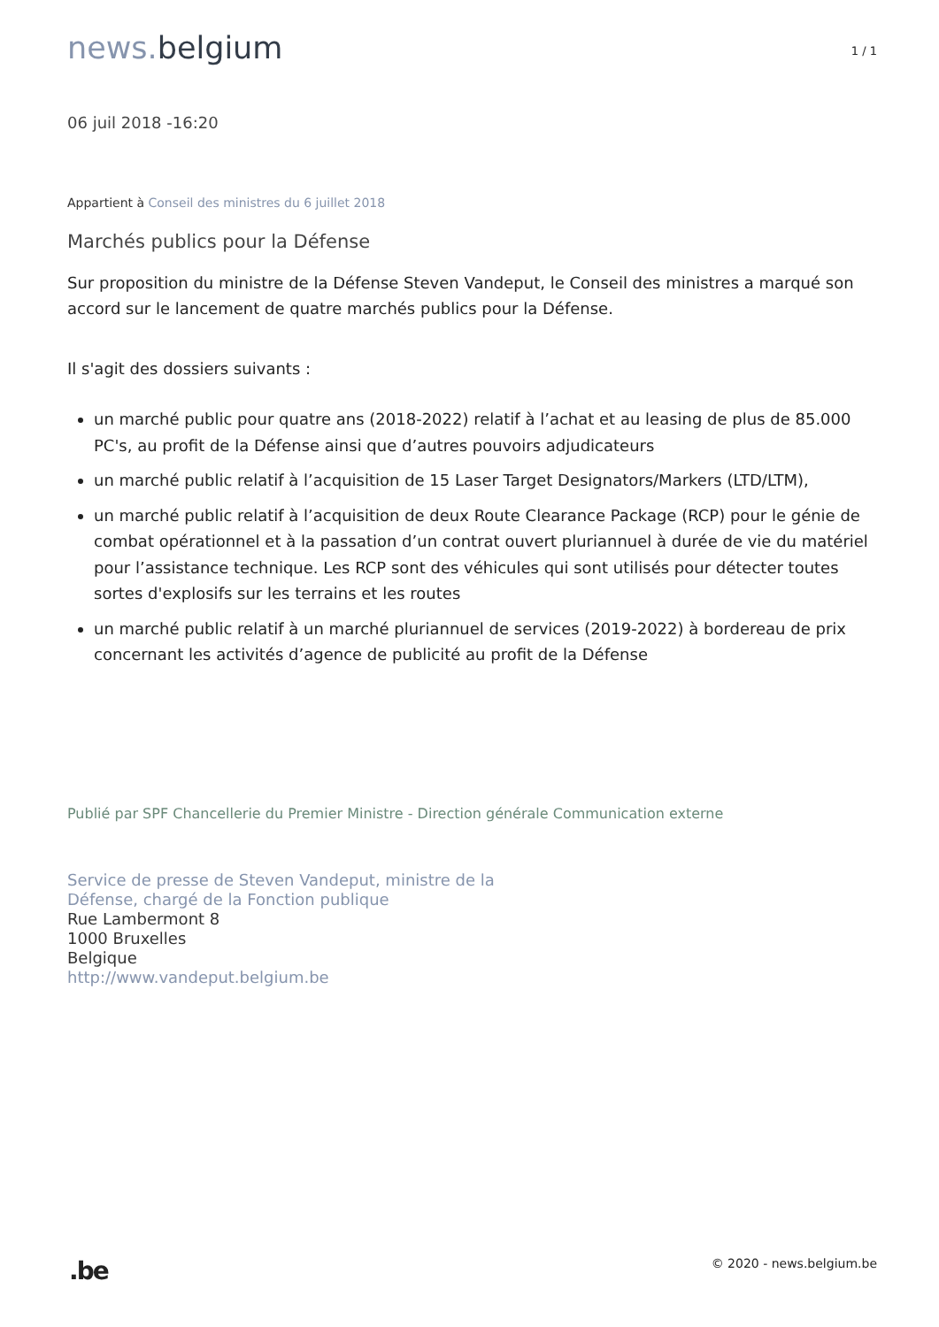news. belgium
1 / 1
06 juil 2018 -16:20
Appartient à Conseil des ministres du 6 juillet 2018
Marchés publics pour la Défense
Sur proposition du ministre de la Défense Steven Vandeput, le Conseil des ministres a marqué son accord sur le lancement de quatre marchés publics pour la Défense.
Il s'agit des dossiers suivants :
un marché public pour quatre ans (2018-2022) relatif à l’achat et au leasing de plus de 85.000 PC's, au profit de la Défense ainsi que d’autres pouvoirs adjudicateurs
un marché public relatif à l’acquisition de 15 Laser Target Designators/Markers (LTD/LTM),
un marché public relatif à l’acquisition de deux Route Clearance Package (RCP) pour le génie de combat opérationnel et à la passation d’un contrat ouvert pluriannuel à durée de vie du matériel pour l’assistance technique. Les RCP sont des véhicules qui sont utilisés pour détecter toutes sortes d'explosifs sur les terrains et les routes
un marché public relatif à un marché pluriannuel de services (2019-2022) à bordereau de prix concernant les activités d’agence de publicité au profit de la Défense
Publié par SPF Chancellerie du Premier Ministre - Direction générale Communication externe
Service de presse de Steven Vandeput, ministre de la
Défense, chargé de la Fonction publique
Rue Lambermont 8
1000 Bruxelles
Belgique
http://www.vandeput.belgium.be
.be
© 2020 - news.belgium.be